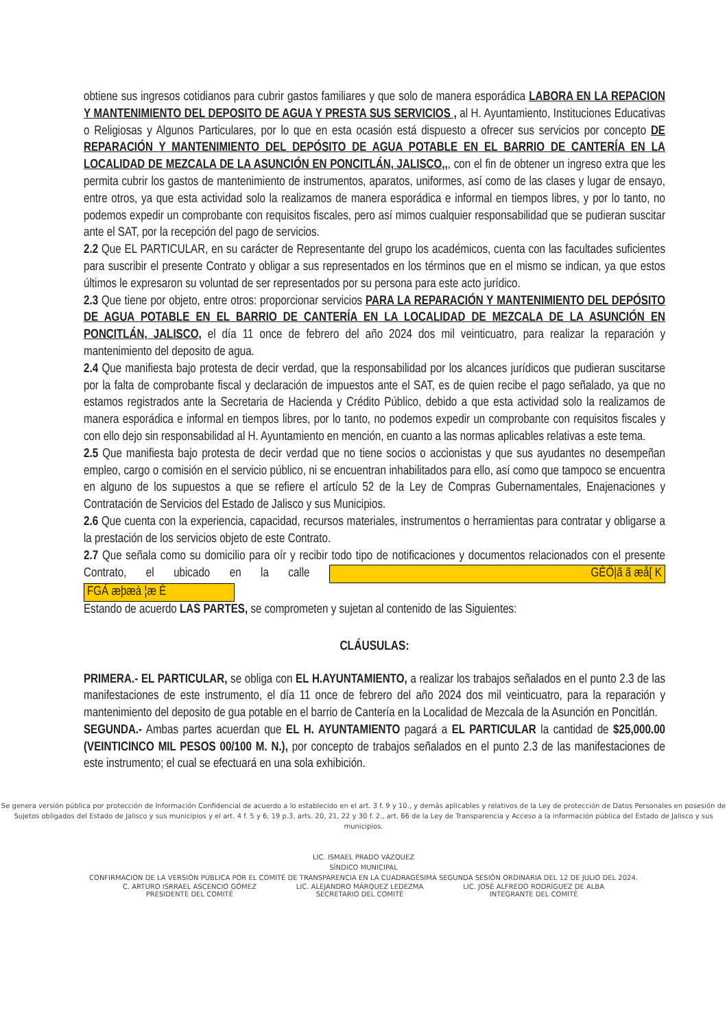obtiene sus ingresos cotidianos para cubrir gastos familiares y que solo de manera esporádica LABORA EN LA REPACION Y MANTENIMIENTO DEL DEPOSITO DE AGUA Y PRESTA SUS SERVICIOS , al H. Ayuntamiento, Instituciones Educativas o Religiosas y Algunos Particulares, por lo que en esta ocasión está dispuesto a ofrecer sus servicios por concepto DE REPARACIÓN Y MANTENIMIENTO DEL DEPÓSITO DE AGUA POTABLE EN EL BARRIO DE CANTERÍA EN LA LOCALIDAD DE MEZCALA DE LA ASUNCIÓN EN PONCITLÁN, JALISCO,,, con el fin de obtener un ingreso extra que les permita cubrir los gastos de mantenimiento de instrumentos, aparatos, uniformes, así como de las clases y lugar de ensayo, entre otros, ya que esta actividad solo la realizamos de manera esporádica e informal en tiempos libres, y por lo tanto, no podemos expedir un comprobante con requisitos fiscales, pero así mimos cualquier responsabilidad que se pudieran suscitar ante el SAT, por la recepción del pago de servicios.
2.2 Que EL PARTICULAR, en su carácter de Representante del grupo los académicos, cuenta con las facultades suficientes para suscribir el presente Contrato y obligar a sus representados en los términos que en el mismo se indican, ya que estos últimos le expresaron su voluntad de ser representados por su persona para este acto jurídico.
2.3 Que tiene por objeto, entre otros: proporcionar servicios PARA LA REPARACIÓN Y MANTENIMIENTO DEL DEPÓSITO DE AGUA POTABLE EN EL BARRIO DE CANTERÍA EN LA LOCALIDAD DE MEZCALA DE LA ASUNCIÓN EN PONCITLÁN, JALISCO, el día 11 once de febrero del año 2024 dos mil veinticuatro, para realizar la reparación y mantenimiento del deposito de agua.
2.4 Que manifiesta bajo protesta de decir verdad, que la responsabilidad por los alcances jurídicos que pudieran suscitarse por la falta de comprobante fiscal y declaración de impuestos ante el SAT, es de quien recibe el pago señalado, ya que no estamos registrados ante la Secretaria de Hacienda y Crédito Público, debido a que esta actividad solo la realizamos de manera esporádica e informal en tiempos libres, por lo tanto, no podemos expedir un comprobante con requisitos fiscales y con ello dejo sin responsabilidad al H. Ayuntamiento en mención, en cuanto a las normas aplicables relativas a este tema.
2.5 Que manifiesta bajo protesta de decir verdad que no tiene socios o accionistas y que sus ayudantes no desempeñan empleo, cargo o comisión en el servicio público, ni se encuentran inhabilitados para ello, así como que tampoco se encuentra en alguno de los supuestos a que se refiere el artículo 52 de la Ley de Compras Gubernamentales, Enajenaciones y Contratación de Servicios del Estado de Jalisco y sus Municipios.
2.6 Que cuenta con la experiencia, capacidad, recursos materiales, instrumentos o herramientas para contratar y obligarse a la prestación de los servicios objeto de este Contrato.
2.7 Que señala como su domicilio para oír y recibir todo tipo de notificaciones y documentos relacionados con el presente Contrato, el ubicado en la calle GÈÖ|ã ã æå[ K FGÁ æþæà ¦æ È
Estando de acuerdo LAS PARTES, se comprometen y sujetan al contenido de las Siguientes:
CLÁUSULAS:
PRIMERA.- EL PARTICULAR, se obliga con EL H.AYUNTAMIENTO, a realizar los trabajos señalados en el punto 2.3 de las manifestaciones de este instrumento, el día 11 once de febrero del año 2024 dos mil veinticuatro, para la reparación y mantenimiento del deposito de gua potable en el barrio de Cantería en la Localidad de Mezcala de la Asunción en Poncitlán.
SEGUNDA.- Ambas partes acuerdan que EL H. AYUNTAMIENTO pagará a EL PARTICULAR la cantidad de $25,000.00 (VEINTICINCO MIL PESOS 00/100 M. N.), por concepto de trabajos señalados en el punto 2.3 de las manifestaciones de este instrumento; el cual se efectuará en una sola exhibición.
Se genera versión pública por protección de Información Confidencial de acuerdo a lo establecido en el art. 3 f. 9 y 10., y demás aplicables y relativos de la Ley de protección de Datos Personales en posesión de Sujetos obligados del Estado de Jalisco y sus municipios y el art. 4 f. 5 y 6, 19 p.3, arts. 20, 21, 22 y 30 f. 2., art. 66 de la Ley de Transparencia y Acceso a la información pública del Estado de Jalisco y sus municipios.
LIC. ISMAEL PRADO VÁZQUEZ
SÍNDICO MUNICIPAL
CONFIRMACION DE LA VERSIÓN PÚBLICA POR EL COMITÉ DE TRANSPARENCIA EN LA CUADRAGÉSIMA SEGUNDA SESIÓN ORDINARIA DEL 12 DE JULIO DEL 2024.
C. ARTURO ISRRAEL ASCENCIO GÓMEZ
PRESIDENTE DEL COMITÉ
LIC. ALEJANDRO MÁRQUEZ LEDEZMA
SECRETARIO DEL COMITÉ
LIC. JOSÉ ALFREDO RODRÍGUEZ DE ALBA
INTEGRANTE DEL COMITÉ